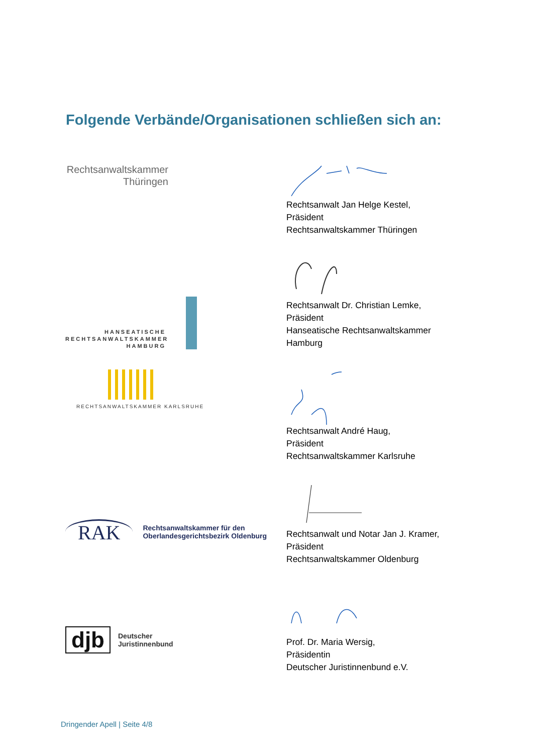Folgende Verbände/Organisationen schließen sich an:
Rechtsanwaltskammer
Thüringen
Rechtsanwalt Jan Helge Kestel,
Präsident
Rechtsanwaltskammer Thüringen
HANSEATISCHE
RECHTSANWALTSKAMMER
HAMBURG
Rechtsanwalt Dr. Christian Lemke,
Präsident
Hanseatische Rechtsanwaltskammer
Hamburg
RECHTSANWALTSKAMMER KARLSRUHE
Rechtsanwalt André Haug,
Präsident
Rechtsanwaltskammer Karlsruhe
RAK
Rechtsanwaltskammer für den
Oberlandesgerichtsbezirk Oldenburg
Rechtsanwalt und Notar Jan J. Kramer,
Präsident
Rechtsanwaltskammer Oldenburg
djb
Deutscher
Juristinnenbund
Prof. Dr. Maria Wersig,
Präsidentin
Deutscher Juristinnenbund e.V.
Dringender Apell | Seite 4/8